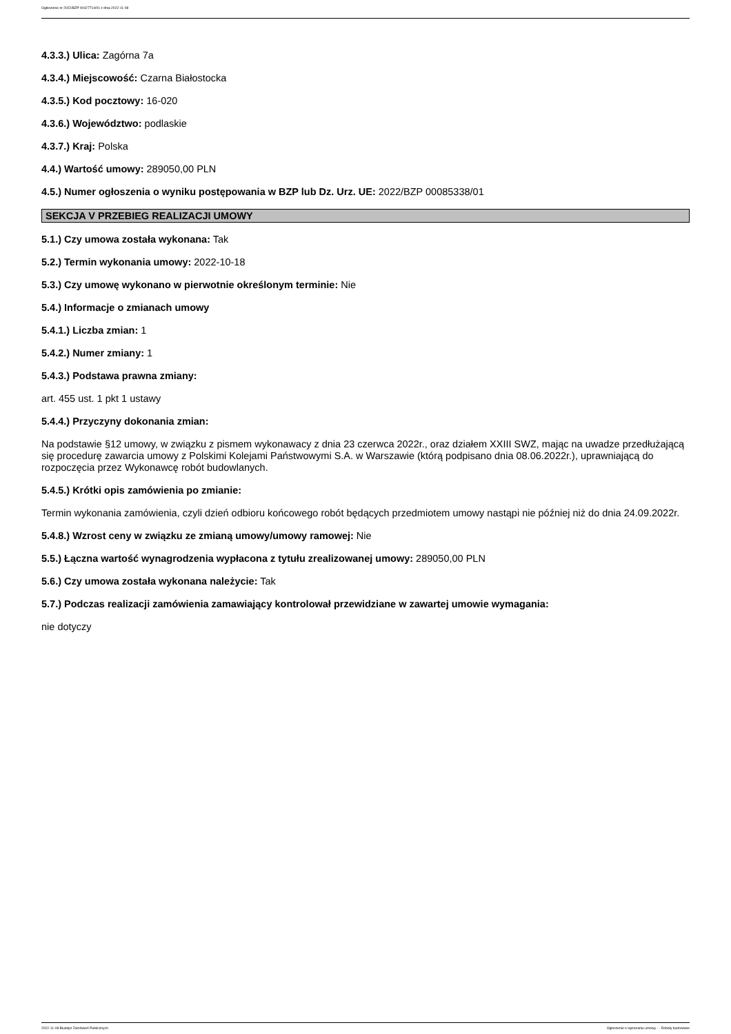Ogłoszenie nr 2022/BZP 00427714/01 z dnia 2022-11-08
4.3.3.) Ulica: Zagórna 7a
4.3.4.) Miejscowość: Czarna Białostocka
4.3.5.) Kod pocztowy: 16-020
4.3.6.) Województwo: podlaskie
4.3.7.) Kraj: Polska
4.4.) Wartość umowy: 289050,00 PLN
4.5.) Numer ogłoszenia o wyniku postępowania w BZP lub Dz. Urz. UE: 2022/BZP 00085338/01
SEKCJA V PRZEBIEG REALIZACJI UMOWY
5.1.) Czy umowa została wykonana: Tak
5.2.) Termin wykonania umowy: 2022-10-18
5.3.) Czy umowę wykonano w pierwotnie określonym terminie: Nie
5.4.) Informacje o zmianach umowy
5.4.1.) Liczba zmian: 1
5.4.2.) Numer zmiany: 1
5.4.3.) Podstawa prawna zmiany:
art. 455 ust. 1 pkt 1 ustawy
5.4.4.) Przyczyny dokonania zmian:
Na podstawie §12 umowy, w związku z pismem wykonawacy z dnia 23 czerwca 2022r., oraz działem XXIII SWZ, mając na uwadze przedłużającą się procedurę zawarcia umowy z Polskimi Kolejami Państwowymi S.A. w Warszawie (którą podpisano dnia 08.06.2022r.), uprawniającą do rozpoczęcia przez Wykonawcę robót budowlanych.
5.4.5.) Krótki opis zamówienia po zmianie:
Termin wykonania zamówienia, czyli dzień odbioru końcowego robót będących przedmiotem umowy nastąpi nie później niż do dnia 24.09.2022r.
5.4.8.) Wzrost ceny w związku ze zmianą umowy/umowy ramowej: Nie
5.5.) Łączna wartość wynagrodzenia wypłacona z tytułu zrealizowanej umowy: 289050,00 PLN
5.6.) Czy umowa została wykonana należycie: Tak
5.7.) Podczas realizacji zamówienia zamawiający kontrolował przewidziane w zawartej umowie wymagania:
nie dotyczy
2022-11-08 Biuletyn Zamówień Publicznych Ogłoszenie o wykonaniu umowy - - Roboty budowlane